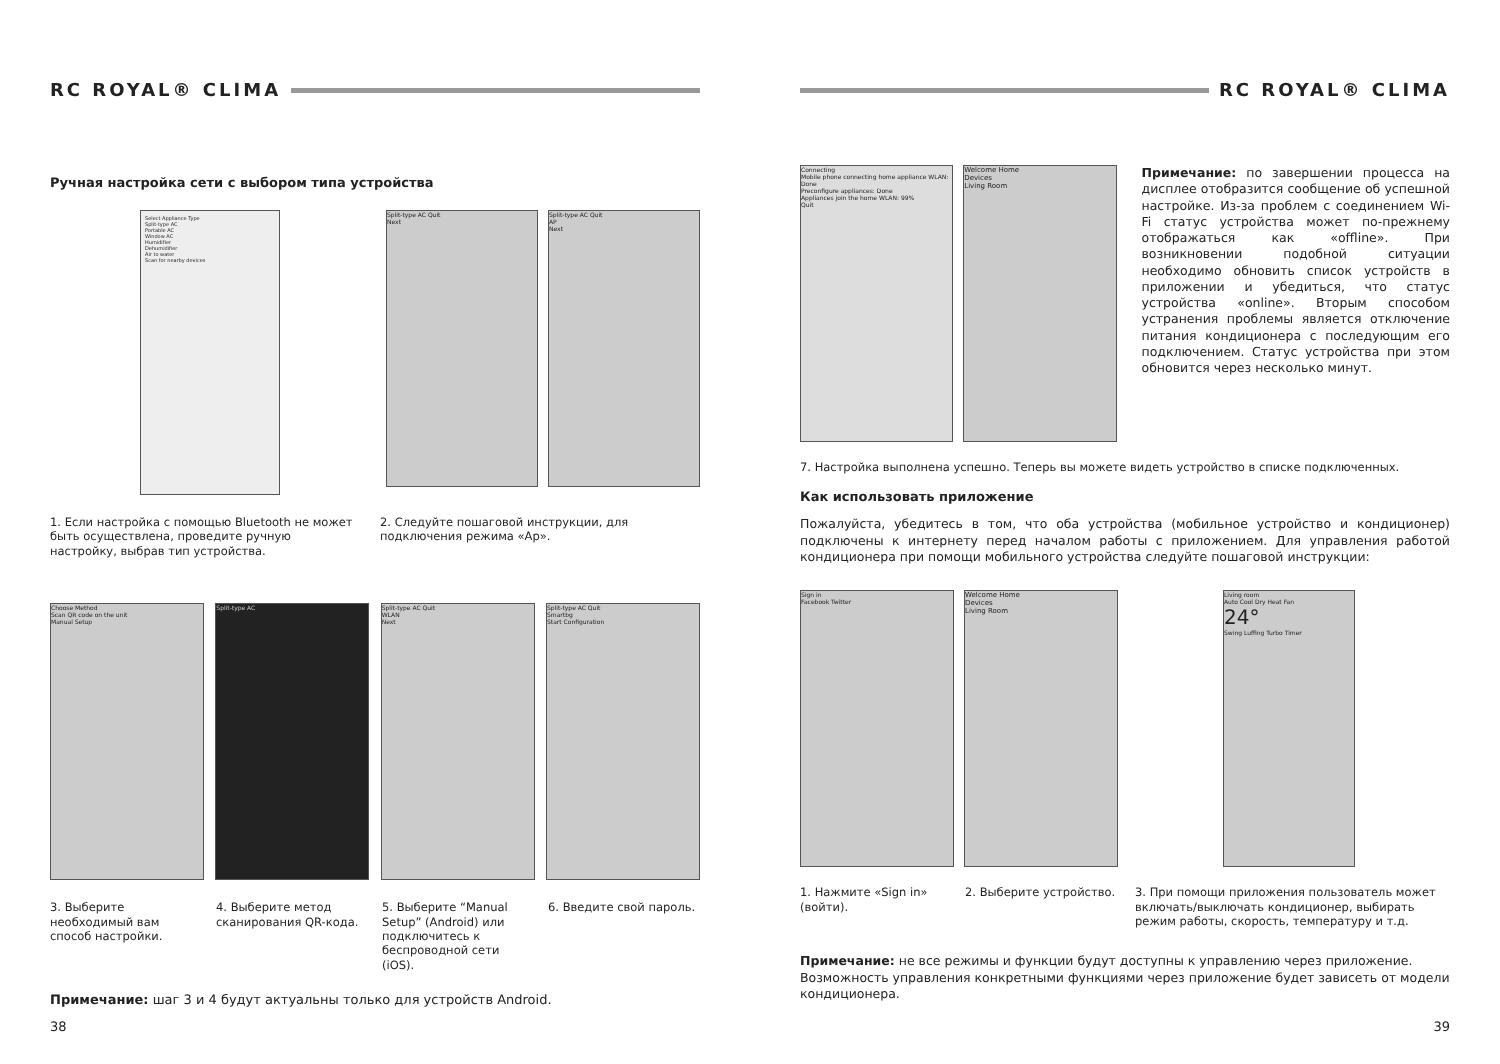RC ROYAL® CLIMA
Ручная настройка сети с выбором типа устройства
Select Appliance Type
Split-type AC
Portable AC
Window AC
Humidifier
Dehumidifier
Air to water
Scan for nearby devices
Split-type AC Quit
Next
Split-type AC Quit
AP
Next
1. Если настройка с помощью Bluetooth не может быть осуществлена, проведите ручную настройку, выбрав тип устройства.
2. Следуйте пошаговой инструкции, для подключения режима «Ap».
Choose Method
Scan QR code on the unit
Manual Setup
Split-type AC Split-type AC Quit
WLAN
Next
Split-type AC Quit
Smartbg
Start Configuration
3. Выберите необходимый вам способ настройки.
4. Выберите метод сканирования QR-кода.
5. Выберите “Manual Setup” (Android) или подключитесь к беспроводной сети (iOS).
6. Введите свой пароль.
Примечание: шаг 3 и 4 будут актуальны только для устройств Android.
38
RC ROYAL® CLIMA
Connecting
Mobile phone connecting home appliance WLAN: Done
Preconfigure appliances: Done
Appliances join the home WLAN: 99%
Quit
Welcome Home
Devices
Living Room
Примечание: по завершении процесса на дисплее отобразится сообщение об успешной настройке. Из-за проблем с соединением Wi-Fi статус устройства может по-прежнему отображаться как «offline». При возникновении подобной ситуации необходимо обновить список устройств в приложении и убедиться, что статус устройства «online». Вторым способом устранения проблемы является отключение питания кондиционера с последующим его подключением. Статус устройства при этом обновится через несколько минут.
7. Настройка выполнена успешно. Теперь вы можете видеть устройство в списке подключенных.
Как использовать приложение
Пожалуйста, убедитесь в том, что оба устройства (мобильное устройство и кондиционер) подключены к интернету перед началом работы с приложением. Для управления работой кондиционера при помощи мобильного устройства следуйте пошаговой инструкции:
Sign in
Facebook Twitter
Welcome Home
Devices
Living Room
Living room
Auto Cool Dry Heat Fan
24°
Swing Luffing Turbo Timer
1. Нажмите «Sign in» (войти).
2. Выберите устройство. 3. При помощи приложения пользователь может включать/выключать кондиционер, выбирать режим работы, скорость, температуру и т.д.
Примечание: не все режимы и функции будут доступны к управлению через приложение. Возможность управления конкретными функциями через приложение будет зависеть от модели кондиционера.
39